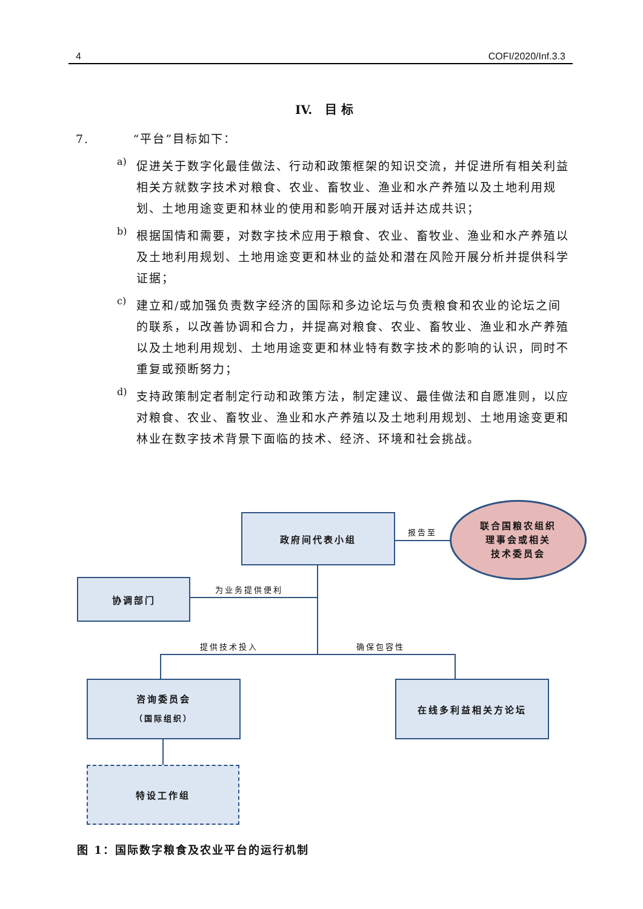4 COFI/2020/Inf.3.3
IV. 目 标
7. “平台”目标如下：
a)
促进关于数字化最佳做法、行动和政策框架的知识交流，并促进所有相关利益相关方就数字技术对粮食、农业、畜牧业、渔业和水产养殖以及土地利用规划、土地用途变更和林业的使用和影响开展对话并达成共识；
b)
根据国情和需要，对数字技术应用于粮食、农业、畜牧业、渔业和水产养殖以及土地利用规划、土地用途变更和林业的益处和潜在风险开展分析并提供科学证据；
c)
建立和/或加强负责数字经济的国际和多边论坛与负责粮食和农业的论坛之间的联系，以改善协调和合力，并提高对粮食、农业、畜牧业、渔业和水产养殖以及土地利用规划、土地用途变更和林业特有数字技术的影响的认识，同时不重复或预断努力；
d)
支持政策制定者制定行动和政策方法，制定建议、最佳做法和自愿准则，以应对粮食、农业、畜牧业、渔业和水产养殖以及土地利用规划、土地用途变更和林业在数字技术背景下面临的技术、经济、环境和社会挑战。
政府间代表小组
报告至
联合国粮农组织
理事会或相关
技术委员会
协调部门
为业务提供便利
提供技术投入 确保包容性
咨询委员会
（国际组织）
在线多利益相关方论坛
特设工作组
图 1：国际数字粮食及农业平台的运行机制